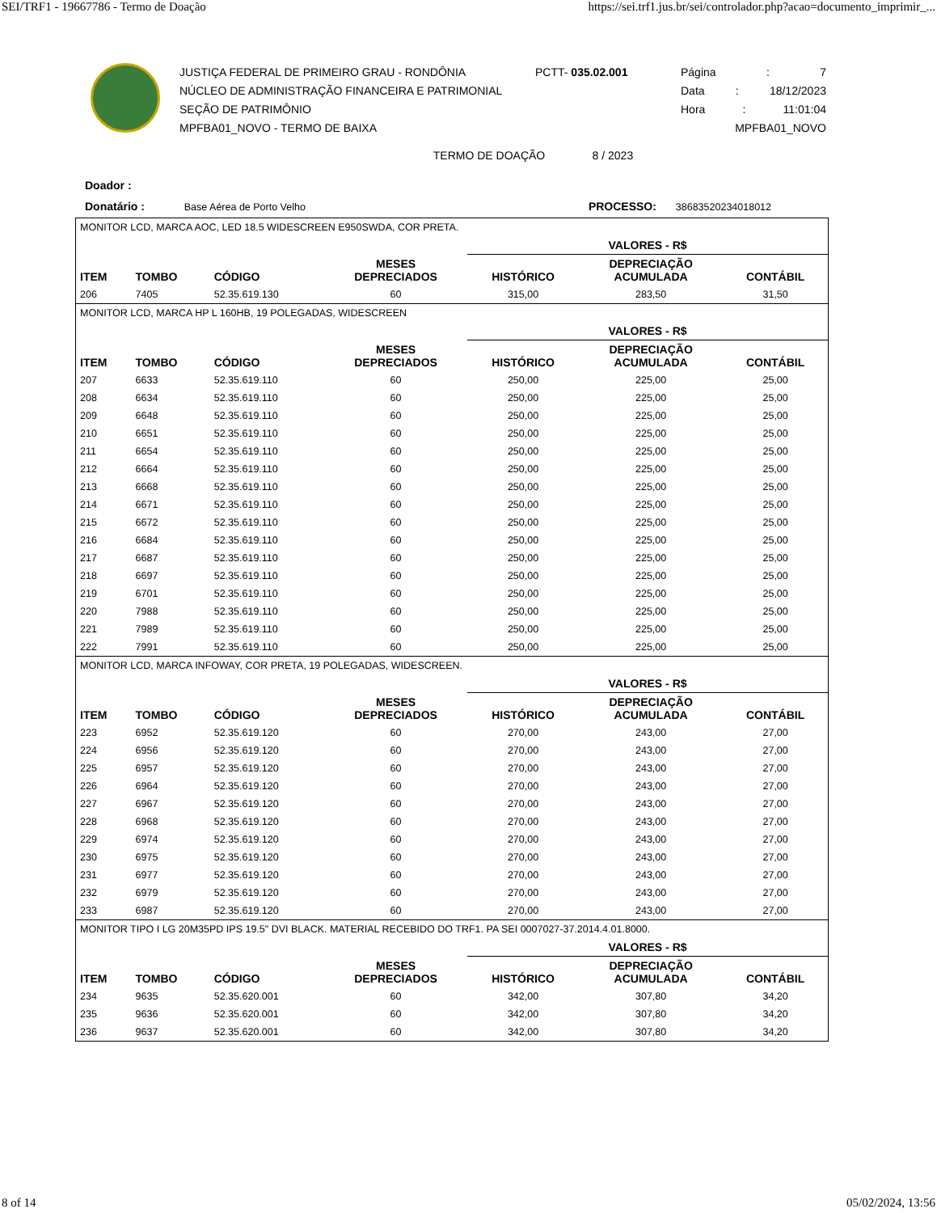SEI/TRF1 - 19667786 - Termo de Doação https://sei.trf1.jus.br/sei/controlador.php?acao=documento_imprimir_...
JUSTIÇA FEDERAL DE PRIMEIRO GRAU - RONDÔNIA
NÚCLEO DE ADMINISTRAÇÃO FINANCEIRA E PATRIMONIAL
SEÇÃO DE PATRIMÔNIO
MPFBA01_NOVO - TERMO DE BAIXA
PCTT- 035.02.001 Página: 7
Data: 18/12/2023
Hora: 11:01:04
MPFBA01_NOVO
TERMO DE DOAÇÃO 8 / 2023
Doador :
Donatário : Base Aérea de Porto Velho PROCESSO: 38683520234018012
| MONITOR LCD, MARCA AOC, LED 18.5 WIDESCREEN E950SWDA, COR PRETA. | | | | | | |
| | | | | VALORES - R$ | | |
| ITEM | TOMBO | CÓDIGO | MESES DEPRECIADOS | HISTÓRICO | DEPRECIAÇÃO ACUMULADA | CONTÁBIL |
| 206 | 7405 | 52.35.619.130 | 60 | 315,00 | 283,50 | 31,50 |
| MONITOR LCD, MARCA HP L 160HB, 19 POLEGADAS, WIDESCREEN | | | | | | |
| | | | | VALORES - R$ | | |
| ITEM | TOMBO | CÓDIGO | MESES DEPRECIADOS | HISTÓRICO | DEPRECIAÇÃO ACUMULADA | CONTÁBIL |
| 207 | 6633 | 52.35.619.110 | 60 | 250,00 | 225,00 | 25,00 |
| 208 | 6634 | 52.35.619.110 | 60 | 250,00 | 225,00 | 25,00 |
| 209 | 6648 | 52.35.619.110 | 60 | 250,00 | 225,00 | 25,00 |
| 210 | 6651 | 52.35.619.110 | 60 | 250,00 | 225,00 | 25,00 |
| 211 | 6654 | 52.35.619.110 | 60 | 250,00 | 225,00 | 25,00 |
| 212 | 6664 | 52.35.619.110 | 60 | 250,00 | 225,00 | 25,00 |
| 213 | 6668 | 52.35.619.110 | 60 | 250,00 | 225,00 | 25,00 |
| 214 | 6671 | 52.35.619.110 | 60 | 250,00 | 225,00 | 25,00 |
| 215 | 6672 | 52.35.619.110 | 60 | 250,00 | 225,00 | 25,00 |
| 216 | 6684 | 52.35.619.110 | 60 | 250,00 | 225,00 | 25,00 |
| 217 | 6687 | 52.35.619.110 | 60 | 250,00 | 225,00 | 25,00 |
| 218 | 6697 | 52.35.619.110 | 60 | 250,00 | 225,00 | 25,00 |
| 219 | 6701 | 52.35.619.110 | 60 | 250,00 | 225,00 | 25,00 |
| 220 | 7988 | 52.35.619.110 | 60 | 250,00 | 225,00 | 25,00 |
| 221 | 7989 | 52.35.619.110 | 60 | 250,00 | 225,00 | 25,00 |
| 222 | 7991 | 52.35.619.110 | 60 | 250,00 | 225,00 | 25,00 |
| MONITOR LCD, MARCA INFOWAY, COR PRETA, 19 POLEGADAS, WIDESCREEN. | | | | | | |
| | | | | VALORES - R$ | | |
| ITEM | TOMBO | CÓDIGO | MESES DEPRECIADOS | HISTÓRICO | DEPRECIAÇÃO ACUMULADA | CONTÁBIL |
| 223 | 6952 | 52.35.619.120 | 60 | 270,00 | 243,00 | 27,00 |
| 224 | 6956 | 52.35.619.120 | 60 | 270,00 | 243,00 | 27,00 |
| 225 | 6957 | 52.35.619.120 | 60 | 270,00 | 243,00 | 27,00 |
| 226 | 6964 | 52.35.619.120 | 60 | 270,00 | 243,00 | 27,00 |
| 227 | 6967 | 52.35.619.120 | 60 | 270,00 | 243,00 | 27,00 |
| 228 | 6968 | 52.35.619.120 | 60 | 270,00 | 243,00 | 27,00 |
| 229 | 6974 | 52.35.619.120 | 60 | 270,00 | 243,00 | 27,00 |
| 230 | 6975 | 52.35.619.120 | 60 | 270,00 | 243,00 | 27,00 |
| 231 | 6977 | 52.35.619.120 | 60 | 270,00 | 243,00 | 27,00 |
| 232 | 6979 | 52.35.619.120 | 60 | 270,00 | 243,00 | 27,00 |
| 233 | 6987 | 52.35.619.120 | 60 | 270,00 | 243,00 | 27,00 |
| MONITOR TIPO I LG 20M35PD IPS 19.5" DVI BLACK. MATERIAL RECEBIDO DO TRF1. PA SEI 0007027-37.2014.4.01.8000. | | | | | | |
| | | | | VALORES - R$ | | |
| ITEM | TOMBO | CÓDIGO | MESES DEPRECIADOS | HISTÓRICO | DEPRECIAÇÃO ACUMULADA | CONTÁBIL |
| 234 | 9635 | 52.35.620.001 | 60 | 342,00 | 307,80 | 34,20 |
| 235 | 9636 | 52.35.620.001 | 60 | 342,00 | 307,80 | 34,20 |
| 236 | 9637 | 52.35.620.001 | 60 | 342,00 | 307,80 | 34,20 |
8 of 14 05/02/2024, 13:56